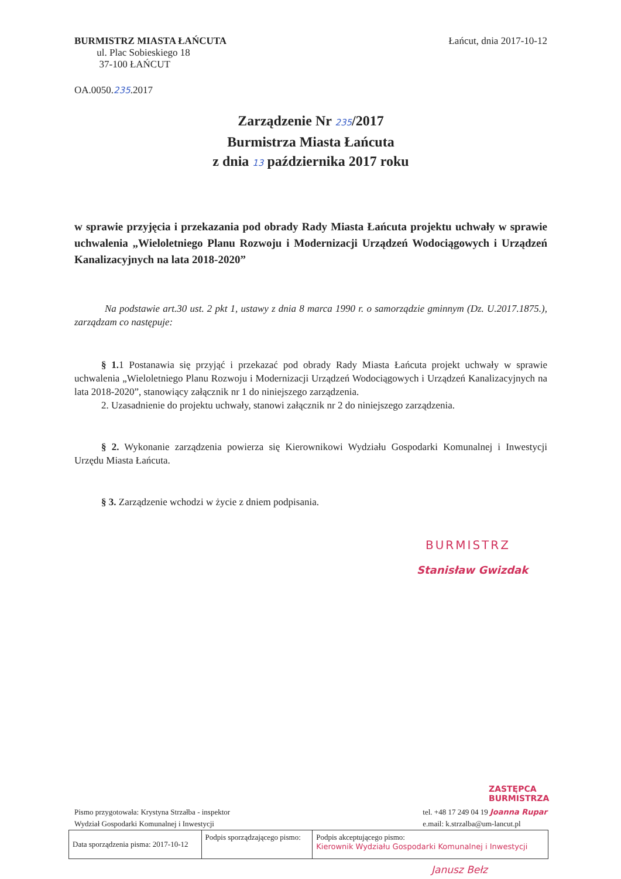BURMISTRZ MIASTA ŁAŃCUTA
ul. Plac Sobieskiego 18
37-100 ŁAŃCUT
Łańcut, dnia 2017-10-12
OA.0050.235.2017
Zarządzenie Nr 235/2017
Burmistrza Miasta Łańcuta
z dnia 13 października 2017 roku
w sprawie przyjęcia i przekazania pod obrady Rady Miasta Łańcuta projektu uchwały w sprawie uchwalenia „Wieloletniego Planu Rozwoju i Modernizacji Urządzeń Wodociągowych i Urządzeń Kanalizacyjnych na lata 2018-2020”
Na podstawie art.30 ust. 2 pkt 1, ustawy z dnia 8 marca 1990 r. o samorządzie gminnym (Dz. U.2017.1875.), zarządzam co następuje:
§ 1. 1 Postanawia się przyjąć i przekazać pod obrady Rady Miasta Łańcuta projekt uchwały w sprawie uchwalenia „Wieloletniego Planu Rozwoju i Modernizacji Urządzeń Wodociągowych i Urządzeń Kanalizacyjnych na lata 2018-2020”, stanowiący załącznik nr 1 do niniejszego zarządzenia.
2. Uzasadnienie do projektu uchwały, stanowi załącznik nr 2 do niniejszego zarządzenia.
§ 2. Wykonanie zarządzenia powierza się Kierownikowi Wydziału Gospodarki Komunalnej i Inwestycji Urzędu Miasta Łańcuta.
§ 3. Zarządzenie wchodzi w życie z dniem podpisania.
BURMISTRZ
Stanisław Gwizdak
ZASTĘPCA BURMISTRZA
Pismo przygotowała: Krystyna Strzałba - inspektor
Wydział Gospodarki Komunalnej i Inwestycji
tel. +48 17 249 04 19 Joanna Rupar
e.mail: k.strzalba@um-lancut.pl
| Data sporządzenia pisma: 2017-10-12 | Podpis sporządzającego pismo: | Podpis akceptującego pismo: Kierownik Wydziału Gospodarki Komunalnej i Inwestycji |
Janusz Bełz